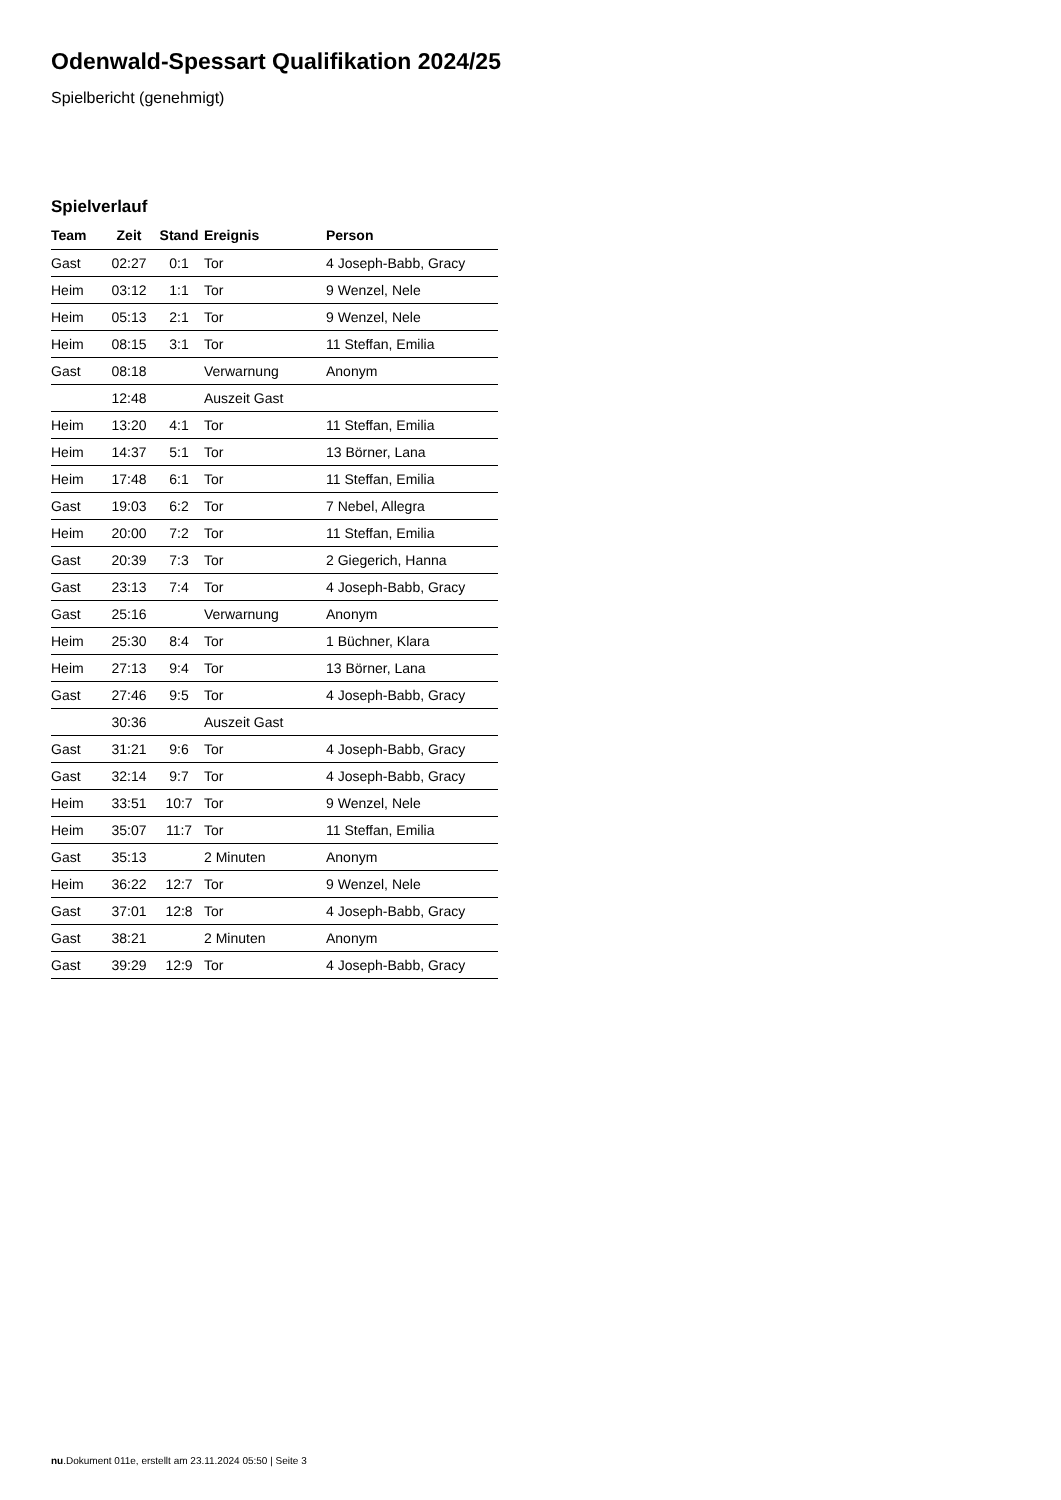Odenwald-Spessart Qualifikation 2024/25
Spielbericht (genehmigt)
Spielverlauf
| Team | Zeit | Stand | Ereignis | Person |
| --- | --- | --- | --- | --- |
| Gast | 02:27 | 0:1 | Tor | 4 Joseph-Babb, Gracy |
| Heim | 03:12 | 1:1 | Tor | 9 Wenzel, Nele |
| Heim | 05:13 | 2:1 | Tor | 9 Wenzel, Nele |
| Heim | 08:15 | 3:1 | Tor | 11 Steffan, Emilia |
| Gast | 08:18 | | Verwarnung | Anonym |
| | 12:48 | | Auszeit Gast | |
| Heim | 13:20 | 4:1 | Tor | 11 Steffan, Emilia |
| Heim | 14:37 | 5:1 | Tor | 13 Börner, Lana |
| Heim | 17:48 | 6:1 | Tor | 11 Steffan, Emilia |
| Gast | 19:03 | 6:2 | Tor | 7 Nebel, Allegra |
| Heim | 20:00 | 7:2 | Tor | 11 Steffan, Emilia |
| Gast | 20:39 | 7:3 | Tor | 2 Giegerich, Hanna |
| Gast | 23:13 | 7:4 | Tor | 4 Joseph-Babb, Gracy |
| Gast | 25:16 | | Verwarnung | Anonym |
| Heim | 25:30 | 8:4 | Tor | 1 Büchner, Klara |
| Heim | 27:13 | 9:4 | Tor | 13 Börner, Lana |
| Gast | 27:46 | 9:5 | Tor | 4 Joseph-Babb, Gracy |
| | 30:36 | | Auszeit Gast | |
| Gast | 31:21 | 9:6 | Tor | 4 Joseph-Babb, Gracy |
| Gast | 32:14 | 9:7 | Tor | 4 Joseph-Babb, Gracy |
| Heim | 33:51 | 10:7 | Tor | 9 Wenzel, Nele |
| Heim | 35:07 | 11:7 | Tor | 11 Steffan, Emilia |
| Gast | 35:13 | | 2 Minuten | Anonym |
| Heim | 36:22 | 12:7 | Tor | 9 Wenzel, Nele |
| Gast | 37:01 | 12:8 | Tor | 4 Joseph-Babb, Gracy |
| Gast | 38:21 | | 2 Minuten | Anonym |
| Gast | 39:29 | 12:9 | Tor | 4 Joseph-Babb, Gracy |
nu.Dokument 011e, erstellt am 23.11.2024 05:50 | Seite 3